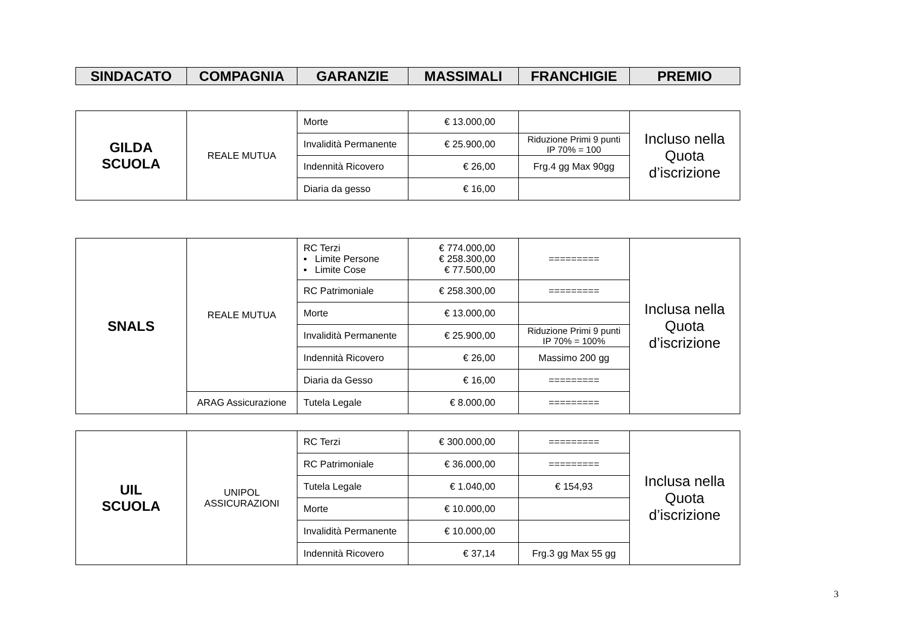| SINDACATO | COMPAGNIA | GARANZIE | MASSIMALI | FRANCHIGIE | PREMIO |
| --- | --- | --- | --- | --- | --- |
| GILDA SCUOLA | REALE MUTUA | Morte | € 13.000,00 | | Incluso nella Quota d’iscrizione |
| | | Invalidità Permanente | € 25.900,00 | Riduzione Primi 9 punti IP 70% = 100 | |
| | | Indennità Ricovero | € 26,00 | Frg.4 gg Max 90gg | |
| | | Diaria da gesso | € 16,00 | | |
| SNALS | REALE MUTUA | RC Terzi ▪ Limite Persone ▪ Limite Cose | € 774.000,00 € 258.300,00 € 77.500,00 | ========= | Inclusa nella Quota d’iscrizione |
| | | RC Patrimoniale | € 258.300,00 | ========= | |
| | | Morte | € 13.000,00 | | |
| | | Invalidità Permanente | € 25.900,00 | Riduzione Primi 9 punti IP 70% = 100% | |
| | | Indennità Ricovero | € 26,00 | Massimo 200 gg | |
| | | Diaria da Gesso | € 16,00 | ========= | |
| | ARAG Assicurazione | Tutela Legale | € 8.000,00 | ========= | |
| UIL SCUOLA | UNIPOL ASSICURAZIONI | RC Terzi | € 300.000,00 | ========= | Inclusa nella Quota d’iscrizione |
| | | RC Patrimoniale | € 36.000,00 | ========= | |
| | | Tutela Legale | € 1.040,00 | € 154,93 | |
| | | Morte | € 10.000,00 | | |
| | | Invalidità Permanente | € 10.000,00 | | |
| | | Indennità Ricovero | € 37,14 | Frg.3 gg Max 55 gg | |
3